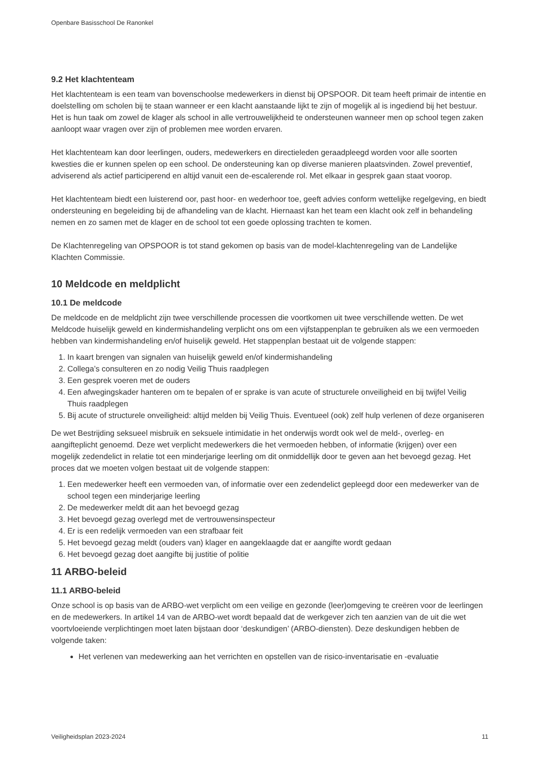Openbare Basisschool De Ranonkel
9.2 Het klachtenteam
Het klachtenteam is een team van bovenschoolse medewerkers in dienst bij OPSPOOR. Dit team heeft primair de intentie en doelstelling om scholen bij te staan wanneer er een klacht aanstaande lijkt te zijn of mogelijk al is ingediend bij het bestuur. Het is hun taak om zowel de klager als school in alle vertrouwelijkheid te ondersteunen wanneer men op school tegen zaken aanloopt waar vragen over zijn of problemen mee worden ervaren.
Het klachtenteam kan door leerlingen, ouders, medewerkers en directieleden geraadpleegd worden voor alle soorten kwesties die er kunnen spelen op een school. De ondersteuning kan op diverse manieren plaatsvinden. Zowel preventief, adviserend als actief participerend en altijd vanuit een de-escalerende rol. Met elkaar in gesprek gaan staat voorop.
Het klachtenteam biedt een luisterend oor, past hoor- en wederhoor toe, geeft advies conform wettelijke regelgeving, en biedt ondersteuning en begeleiding bij de afhandeling van de klacht. Hiernaast kan het team een klacht ook zelf in behandeling nemen en zo samen met de klager en de school tot een goede oplossing trachten te komen.
De Klachtenregeling van OPSPOOR is tot stand gekomen op basis van de model-klachtenregeling van de Landelijke Klachten Commissie.
10 Meldcode en meldplicht
10.1 De meldcode
De meldcode en de meldplicht zijn twee verschillende processen die voortkomen uit twee verschillende wetten. De wet Meldcode huiselijk geweld en kindermishandeling verplicht ons om een vijfstappenplan te gebruiken als we een vermoeden hebben van kindermishandeling en/of huiselijk geweld. Het stappenplan bestaat uit de volgende stappen:
1. In kaart brengen van signalen van huiselijk geweld en/of kindermishandeling
2. Collega’s consulteren en zo nodig Veilig Thuis raadplegen
3. Een gesprek voeren met de ouders
4. Een afwegingskader hanteren om te bepalen of er sprake is van acute of structurele onveiligheid en bij twijfel Veilig Thuis raadplegen
5. Bij acute of structurele onveiligheid: altijd melden bij Veilig Thuis. Eventueel (ook) zelf hulp verlenen of deze organiseren
De wet Bestrijding seksueel misbruik en seksuele intimidatie in het onderwijs wordt ook wel de meld-, overleg- en aangifteplicht genoemd. Deze wet verplicht medewerkers die het vermoeden hebben, of informatie (krijgen) over een mogelijk zedendelict in relatie tot een minderjarige leerling om dit onmiddellijk door te geven aan het bevoegd gezag. Het proces dat we moeten volgen bestaat uit de volgende stappen:
1. Een medewerker heeft een vermoeden van, of informatie over een zedendelict gepleegd door een medewerker van de school tegen een minderjarige leerling
2. De medewerker meldt dit aan het bevoegd gezag
3. Het bevoegd gezag overlegd met de vertrouwensinspecteur
4. Er is een redelijk vermoeden van een strafbaar feit
5. Het bevoegd gezag meldt (ouders van) klager en aangeklaagde dat er aangifte wordt gedaan
6. Het bevoegd gezag doet aangifte bij justitie of politie
11 ARBO-beleid
11.1 ARBO-beleid
Onze school is op basis van de ARBO-wet verplicht om een veilige en gezonde (leer)omgeving te creëren voor de leerlingen en de medewerkers. In artikel 14 van de ARBO-wet wordt bepaald dat de werkgever zich ten aanzien van de uit die wet voortvloeiende verplichtingen moet laten bijstaan door ‘deskundigen’ (ARBO-diensten). Deze deskundigen hebben de volgende taken:
Het verlenen van medewerking aan het verrichten en opstellen van de risico-inventarisatie en -evaluatie
Veiligheidsplan 2023-2024 11